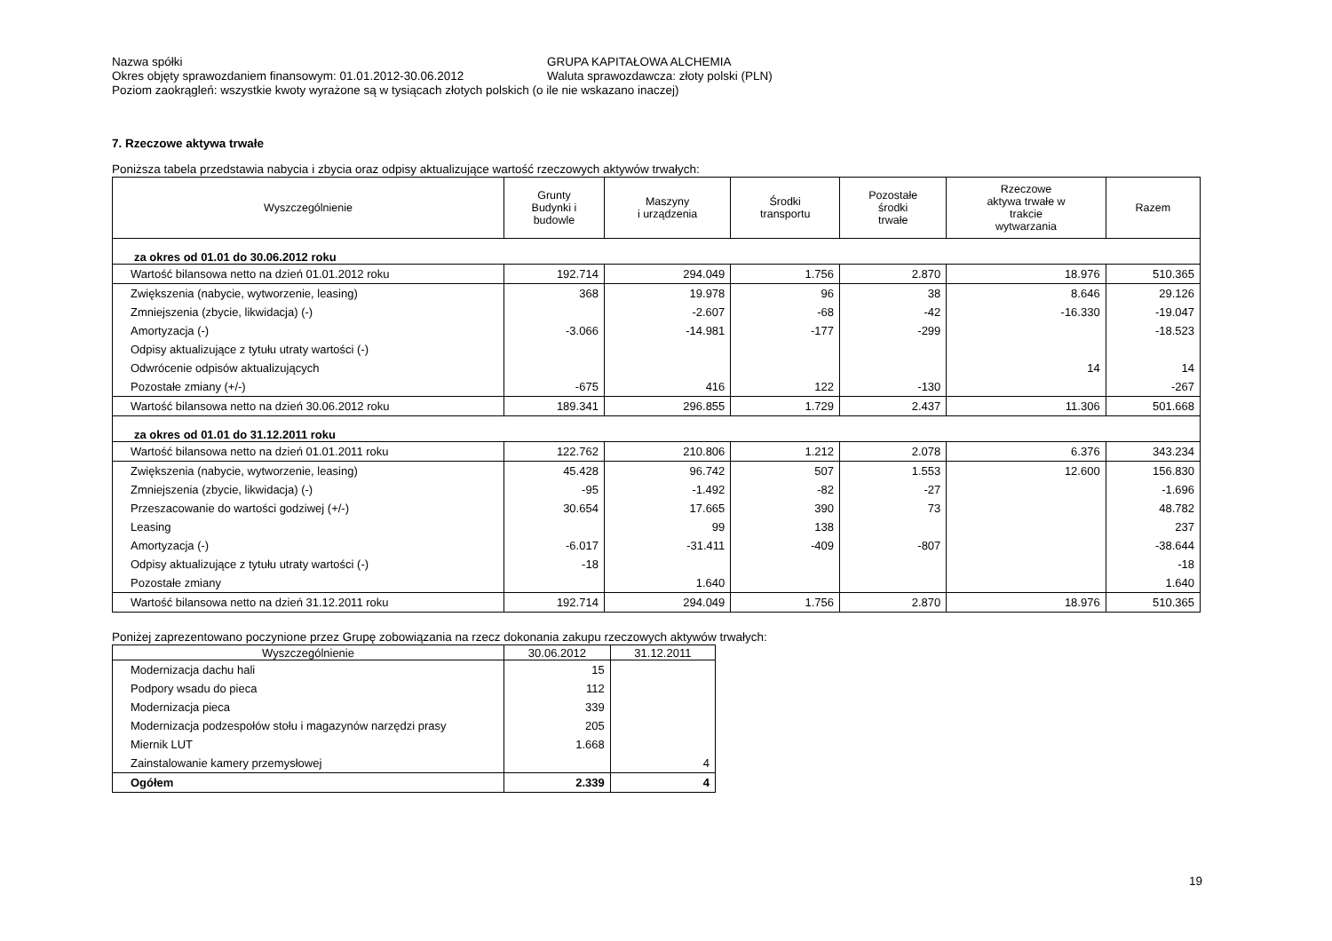Nazwa spółki GRUPA KAPITAŁOWA ALCHEMIA
Okres objęty sprawozdaniem finansowym: 01.01.2012-30.06.2012 Waluta sprawozdawcza: złoty polski (PLN)
Poziom zaokrągleń: wszystkie kwoty wyrażone są w tysiącach złotych polskich (o ile nie wskazano inaczej)
7. Rzeczowe aktywa trwałe
Poniższa tabela przedstawia nabycia i zbycia oraz odpisy aktualizujące wartość rzeczowych aktywów trwałych:
| Wyszczególnienie | Grunty Budynki i budowle | Maszyny i urządzenia | Środki transportu | Pozostałe środki trwałe | Rzeczowe aktywa trwałe w trakcie wytwarzania | Razem |
| --- | --- | --- | --- | --- | --- | --- |
| za okres od 01.01 do 30.06.2012 roku | | | | | | |
| Wartość bilansowa netto na dzień 01.01.2012 roku | 192.714 | 294.049 | 1.756 | 2.870 | 18.976 | 510.365 |
| Zwiększenia (nabycie, wytworzenie, leasing) | 368 | 19.978 | 96 | 38 | 8.646 | 29.126 |
| Zmniejszenia (zbycie, likwidacja) (-) | | -2.607 | -68 | -42 | -16.330 | -19.047 |
| Amortyzacja (-) | -3.066 | -14.981 | -177 | -299 | | -18.523 |
| Odpisy aktualizujące z tytułu utraty wartości (-) | | | | | | |
| Odwrócenie odpisów aktualizujących | | | | | 14 | 14 |
| Pozostałe zmiany (+/-) | -675 | 416 | 122 | -130 | | -267 |
| Wartość bilansowa netto na dzień 30.06.2012 roku | 189.341 | 296.855 | 1.729 | 2.437 | 11.306 | 501.668 |
| za okres od 01.01 do 31.12.2011 roku | | | | | | |
| Wartość bilansowa netto na dzień 01.01.2011 roku | 122.762 | 210.806 | 1.212 | 2.078 | 6.376 | 343.234 |
| Zwiększenia (nabycie, wytworzenie, leasing) | 45.428 | 96.742 | 507 | 1.553 | 12.600 | 156.830 |
| Zmniejszenia (zbycie, likwidacja) (-) | -95 | -1.492 | -82 | -27 | | -1.696 |
| Przeszacowanie do wartości godziwej (+/-) | 30.654 | 17.665 | 390 | 73 | | 48.782 |
| Leasing | | 99 | 138 | | | 237 |
| Amortyzacja (-) | -6.017 | -31.411 | -409 | -807 | | -38.644 |
| Odpisy aktualizujące z tytułu utraty wartości (-) | -18 | | | | | -18 |
| Pozostałe zmiany | | 1.640 | | | | 1.640 |
| Wartość bilansowa netto na dzień 31.12.2011 roku | 192.714 | 294.049 | 1.756 | 2.870 | 18.976 | 510.365 |
Poniżej zaprezentowano poczynione przez Grupę zobowiązania na rzecz dokonania zakupu rzeczowych aktywów trwałych:
| Wyszczególnienie | 30.06.2012 | 31.12.2011 |
| --- | --- | --- |
| Modernizacja dachu hali | 15 | |
| Podpory wsadu do pieca | 112 | |
| Modernizacja pieca | 339 | |
| Modernizacja podzespołów stołu i magazynów narzędzi prasy | 205 | |
| Miernik LUT | 1.668 | |
| Zainstalowanie kamery przemysłowej | | 4 |
| Ogółem | 2.339 | 4 |
19